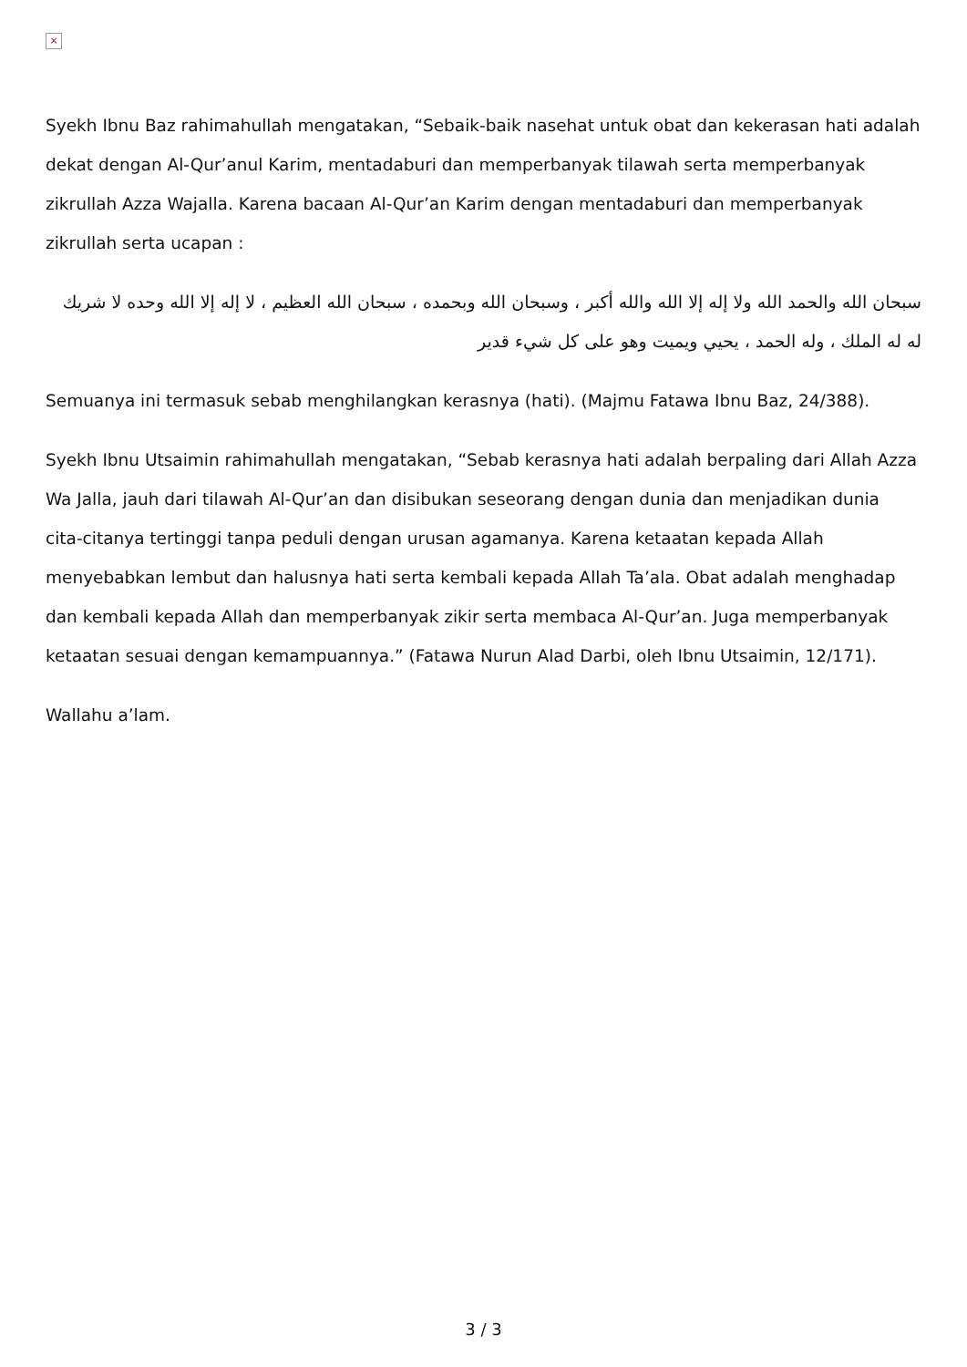×
Syekh Ibnu Baz rahimahullah mengatakan, “Sebaik-baik nasehat untuk obat dan kekerasan hati adalah dekat dengan Al-Qur’anul Karim, mentadaburi dan memperbanyak tilawah serta memperbanyak zikrullah Azza Wajalla. Karena bacaan Al-Qur’an Karim dengan mentadaburi dan memperbanyak zikrullah serta ucapan :
سبحان الله والحمد الله ولا إله إلا الله والله أكبر ، وسبحان الله وبحمده ، سبحان الله العظيم ، لا إله إلا الله وحده لا شريك له له الملك ، وله الحمد ، يحيي ويميت وهو على كل شيء قدير
Semuanya ini termasuk sebab menghilangkan kerasnya (hati). (Majmu Fatawa Ibnu Baz, 24/388).
Syekh Ibnu Utsaimin rahimahullah mengatakan, “Sebab kerasnya hati adalah berpaling dari Allah Azza Wa Jalla, jauh dari tilawah Al-Qur’an dan disibukan seseorang dengan dunia dan menjadikan dunia cita-citanya tertinggi tanpa peduli dengan urusan agamanya. Karena ketaatan kepada Allah menyebabkan lembut dan halusnya hati serta kembali kepada Allah Ta’ala. Obat adalah menghadap dan kembali kepada Allah dan memperbanyak zikir serta membaca Al-Qur’an. Juga memperbanyak ketaatan sesuai dengan kemampuannya.” (Fatawa Nurun Alad Darbi, oleh Ibnu Utsaimin, 12/171).
Wallahu a’lam.
3 / 3